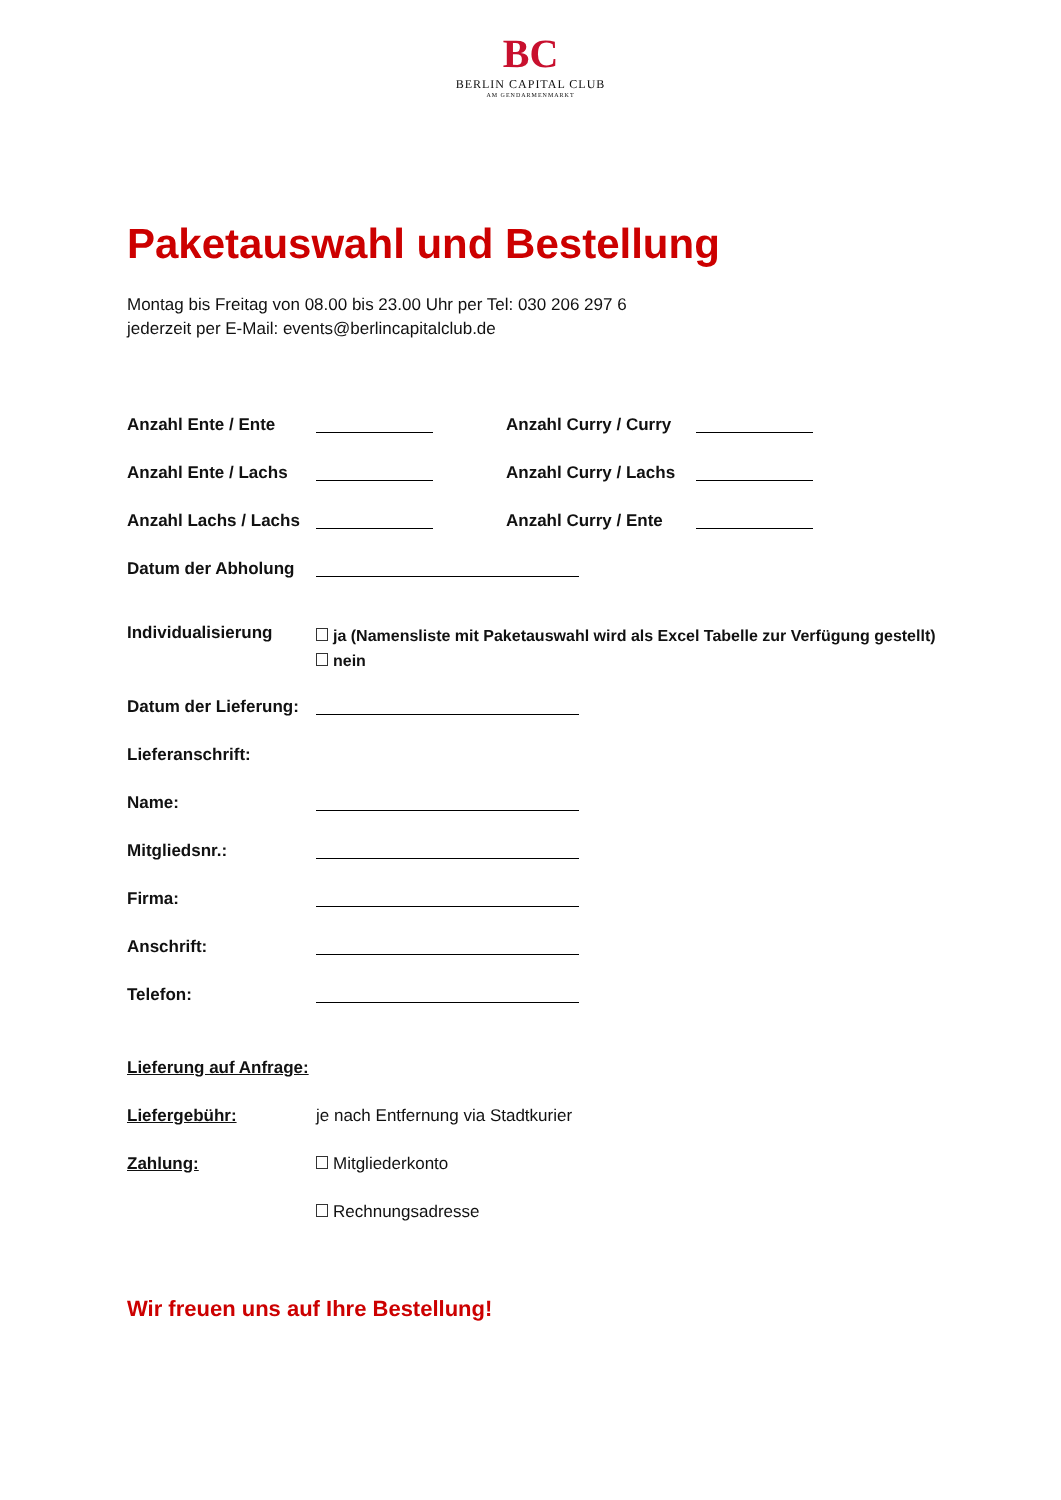BC
BERLIN CAPITAL CLUB
AM GENDARMENMARKT
Paketauswahl und Bestellung
Montag bis Freitag von 08.00 bis 23.00 Uhr per Tel: 030 206 297 6
jederzeit per E-Mail: events@berlincapitalclub.de
Anzahl Ente / Ente Anzahl Curry / Curry
Anzahl Ente / Lachs Anzahl Curry / Lachs
Anzahl Lachs / Lachs Anzahl Curry / Ente
Datum der Abholung
Individualisierung ja (Namensliste mit Paketauswahl wird als Excel Tabelle zur Verfügung gestellt)
nein
Datum der Lieferung:
Lieferanschrift:
Name:
Mitgliedsnr.:
Firma:
Anschrift:
Telefon:
Lieferung auf Anfrage:
Liefergebühr: je nach Entfernung via Stadtkurier
Zahlung: Mitgliederkonto
Rechnungsadresse
Wir freuen uns auf Ihre Bestellung!